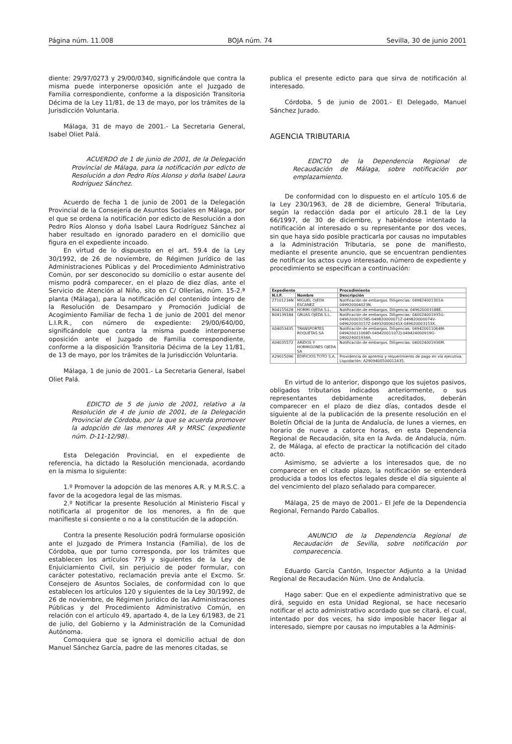Página núm. 11.008 BOJA núm. 74 Sevilla, 30 de junio 2001
diente: 29/97/0273 y 29/00/0340, significándole que contra la misma puede interponerse oposición ante el Juzgado de Familia correspondiente, conforme a la disposición Transitoria Décima de la Ley 11/81, de 13 de mayo, por los trámites de la Jurisdicción Voluntaria.
Málaga, 31 de mayo de 2001.- La Secretaria General, Isabel Oliet Palá.
ACUERDO de 1 de junio de 2001, de la Delegación Provincial de Málaga, para la notificación por edicto de Resolución a don Pedro Ríos Alonso y doña Isabel Laura Rodríguez Sánchez.
Acuerdo de fecha 1 de junio de 2001 de la Delegación Provincial de la Consejería de Asuntos Sociales en Málaga, por el que se ordena la notificación por edicto de Resolución a don Pedro Ríos Alonso y doña Isabel Laura Rodríguez Sánchez al haber resultado en ignorado paradero en el domicilio que figura en el expediente incoado.
En virtud de lo dispuesto en el art. 59.4 de la Ley 30/1992, de 26 de noviembre, de Régimen Jurídico de las Administraciones Públicas y del Procedimiento Administrativo Común, por ser desconocido su domicilio o estar ausente del mismo podrá comparecer, en el plazo de diez días, ante el Servicio de Atención al Niño, sito en C/ Ollerías, núm. 15-2.ª planta (Málaga), para la notificación del contenido íntegro de la Resolución de Desamparo y Promoción Judicial de Acogimiento Familiar de fecha 1 de junio de 2001 del menor L.I.R.R., con número de expediente: 29/00/640/00, significándole que contra la misma puede interponerse oposición ante el Juzgado de Familia correspondiente, conforme a la disposición Transitoria Décima de la Ley 11/81, de 13 de mayo, por los trámites de la Jurisdicción Voluntaria.
Málaga, 1 de junio de 2001.- La Secretaria General, Isabel Oliet Palá.
EDICTO de 5 de junio de 2001, relativo a la Resolución de 4 de junio de 2001, de la Delegación Provincial de Córdoba, por la que se acuerda promover la adopción de las menores AR y MRSC (expediente núm. D-11-12/98).
Esta Delegación Provincial, en el expediente de referencia, ha dictado la Resolución mencionada, acordando en la misma lo siguiente:
1.º Promover la adopción de las menores A.R. y M.R.S.C. a favor de la acogedora legal de las mismas.
2.º Notificar la presente Resolución al Ministerio Fiscal y notificarla al progenitor de los menores, a fin de que manifieste si consiente o no a la constitución de la adopción.
Contra la presente Resolución podrá formularse oposición ante el Juzgado de Primera Instancia (Familia), de los de Córdoba, que por turno corresponda, por los trámites que establecen los artículos 779 y siguientes de la Ley de Enjuiciamiento Civil, sin perjuicio de poder formular, con carácter potestativo, reclamación previa ante el Excmo. Sr. Consejero de Asuntos Sociales, de conformidad con lo que establecen los artículos 120 y siguientes de la Ley 30/1992, de 26 de noviembre, de Régimen Jurídico de las Administraciones Públicas y del Procedimiento Administrativo Común, en relación con el artículo 49, apartado 4, de la Ley 6/1983, de 21 de julio, del Gobierno y la Administración de la Comunidad Autónoma.
Comoquiera que se ignora el domicilio actual de don Manuel Sánchez García, padre de las menores citadas, se
publica el presente edicto para que sirva de notificación al interesado.
Córdoba, 5 de junio de 2001.- El Delegado, Manuel Sánchez Jurado.
AGENCIA TRIBUTARIA
EDICTO de la Dependencia Regional de Recaudación de Málaga, sobre notificación por emplazamiento.
De conformidad con lo dispuesto en el artículo 105.6 de la Ley 230/1963, de 28 de diciembre, General Tributaria, según la redacción dada por el artículo 28.1 de la Ley 66/1997, de 30 de diciembre, y habiéndose intentado la notificación al interesado o su representante por dos veces, sin que haya sido posible practicarla por causas no imputables a la Administración Tributaria, se pone de manifiesto, mediante el presente anuncio, que se encuentran pendientes de notificar los actos cuyo interesado, número de expediente y procedimiento se especifican a continuación:
| Expediente | | Procedimiento |
| --- | --- | --- |
| N.I.F. | Nombre | Descripción |
| 27101234N | MIGUEL OJEDA ESCANEZ | Notificación de embargos. Diligencias: 049824001301A- 049920004023N. |
| B04155628 | HORMI-OJEDA S.L. | Notificación de embargos. Diligencia: 049620003188E. |
| B04139184 | GRUAS OJEDA S.L. | Notificación de embargos. Diligencias: 040024001935G-049620003158S-049820000071Z-049820000074V-049620003157Z-049320006241X-049620003153X. |
| A04053435 | TRANSPORTES ROQUETAS SA | Notificación de embargos. Diligencias: 049420011064M-049420011068D-049420011072J-049424000919G-040024001934A. |
| A04035572 | ARIDOS Y HORMIGONES OJEDA SA | Notificación de embargos. Diligencias: 040024001936M. |
| A29015096 | EDIFICIOS TOTO S.A. | Providencia de apremio y requerimiento de pago en vía ejecutiva. Liquidación: A2909400500012435. |
En virtud de lo anterior, dispongo que los sujetos pasivos, obligados tributarios indicados anteriormente, o sus representantes debidamente acreditados, deberán comparecer en el plazo de diez días, contados desde el siguiente al de la publicación de la presente resolución en el Boletín Oficial de la Junta de Andalucía, de lunes a viernes, en horario de nueve a catorce horas, en esta Dependencia Regional de Recaudación, sita en la Avda. de Andalucía, núm. 2, de Málaga, al efecto de practicar la notificación del citado acto.
Asimismo, se advierte a los interesados que, de no comparecer en el citado plazo, la notificación se entenderá producida a todos los efectos legales desde el día siguiente al del vencimiento del plazo señalado para comparecer.
Málaga, 25 de mayo de 2001.- El Jefe de la Dependencia Regional, Fernando Pardo Caballos.
ANUNCIO de la Dependencia Regional de Recaudación de Sevilla, sobre notificación por comparecencia.
Eduardo García Cantón, Inspector Adjunto a la Unidad Regional de Recaudación Núm. Uno de Andalucía.
Hago saber: Que en el expediente administrativo que se dirá, seguido en esta Unidad Regional, se hace necesario notificar el acto administrativo acordado que se citará, el cual, intentado por dos veces, ha sido imposible hacer llegar al interesado, siempre por causas no imputables a la Adminis-